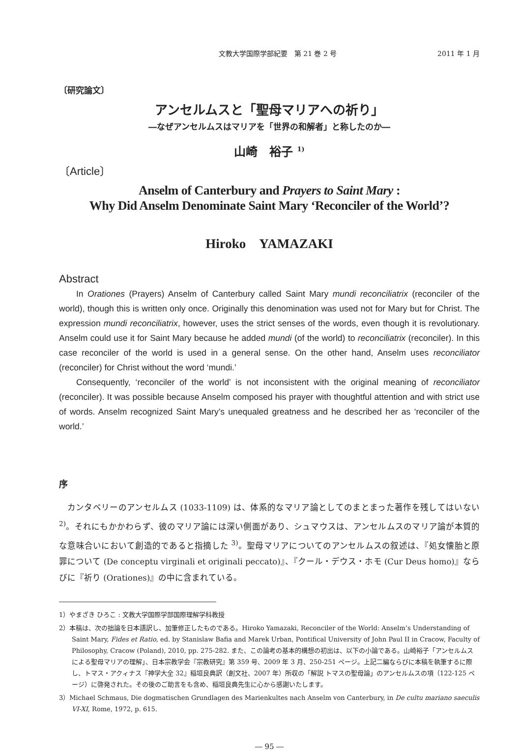文教大学国際学部紀要　第 21 巻 2 号 2011 年 1 月
〔研究論文〕
アンセルムスと「聖母マリアへの祈り」
―なぜアンセルムスはマリアを「世界の和解者」と称したのか―
山崎　裕子 <sup>1)</sup>
〔Article〕
Anselm of Canterbury and Prayers to Saint Mary :
Why Did Anselm Denominate Saint Mary ‘Reconciler of the World’?
Hiroko　YAMAZAKI
Abstract
In Orationes (Prayers) Anselm of Canterbury called Saint Mary mundi reconciliatrix (reconciler of the world), though this is written only once. Originally this denomination was used not for Mary but for Christ. The expression mundi reconciliatrix, however, uses the strict senses of the words, even though it is revolutionary. Anselm could use it for Saint Mary because he added mundi (of the world) to reconciliatrix (reconciler). In this case reconciler of the world is used in a general sense. On the other hand, Anselm uses reconciliator (reconciler) for Christ without the word ‘mundi.’
Consequently, ‘reconciler of the world’ is not inconsistent with the original meaning of reconciliator (reconciler). It was possible because Anselm composed his prayer with thoughtful attention and with strict use of words. Anselm recognized Saint Mary’s unequaled greatness and he described her as ‘reconciler of the world.’
序
カンタベリーのアンセルムス (1033-1109) は、体系的なマリア論としてのまとまった著作を残してはいない <sup>2)</sup>。それにもかかわらず、彼のマリア論には深い側面があり、シュマウスは、アンセルムスのマリア論が本質的な意味合いにおいて創造的であると指摘した <sup>3)</sup>。聖母マリアについてのアンセルムスの叙述は、『処女懐胎と原罪について (De conceptu virginali et originali peccato)』、『クール・デウス・ホモ (Cur Deus homo)』ならびに『祈り (Orationes)』の中に含まれている。
1）やまざき ひろこ : 文教大学国際学部国際理解学科教授
2）本稿は、次の拙論を日本語訳し、加筆修正したものである。Hiroko Yamazaki, Reconciler of the World: Anselm’s Understanding of Saint Mary, Fides et Ratio, ed. by Stanislaw Bafia and Marek Urban, Pontifical University of John Paul II in Cracow, Faculty of Philosophy, Cracow (Poland), 2010, pp. 275-282. また、この論考の基本的構想の初出は、以下の小論である。山崎裕子「アンセルムスによる聖母マリアの理解」、日本宗教学会『宗教研究』第 359 号、2009 年 3 月、250-251 ページ。上記二編ならびに本稿を執筆するに際し、トマス・アクィナス『神学大全 32』稲垣良典訳（創文社、2007 年）所収の「解説 トマスの聖母論」のアンセルムスの項（122-125 ページ）に啓発された。その後のご助言をも含め、稲垣良典先生に心から感謝いたします。
3）Michael Schmaus, Die dogmatischen Grundlagen des Marienkultes nach Anselm von Canterbury, in De cultu mariano saeculis VI-XI, Rome, 1972, p. 615.
― 95 ―